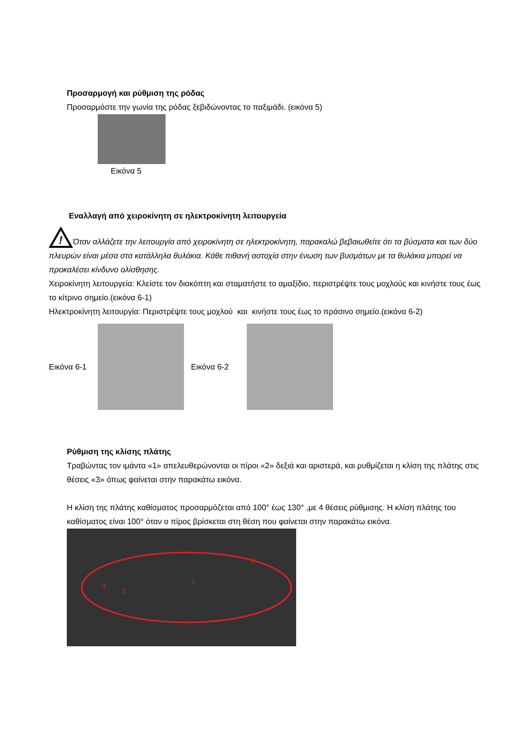Προσαρμογή και ρύθμιση της ρόδας
Προσαρμόστε την γωνία της ρόδας ξεβιδώνοντας το παξιμάδι. (εικόνα 5)
Εικόνα 5
Εναλλαγή από χειροκίνητη σε ηλεκτροκίνητη λειτουργεία
!
Όταν αλλάζετε την λειτουργία από χειροκίνητη σε ηλεκτροκίνητη, παρακαλώ βεβαιωθείτε ότι τα βύσματα και των δύο πλευρών είναι μέσα στα κατάλληλα θυλάκια. Κάθε πιθανή αστοχία στην ένωση των βυσμάτων με τα θυλάκια μπορεί να προκαλέσει κίνδυνο ολίσθησης.
Χειροκίνητη λειτουργεία: Κλείστε τον διακόπτη και σταματήστε το αμαξίδιο, περιστρέψτε τους μοχλούς και κινήστε τους έως το κίτρινο σημείο.(εικόνα 6-1)
Ηλεκτροκίνητη λειτουργία: Περιστρέψτε τους μοχλού και κινήστε τους έως το πράσινο σημείο.(εικόνα 6-2)
Εικόνα 6-1 Εικόνα 6-2
Ρύθμιση της κλίσης πλάτης
Τραβώντας τον ιμάντα «1» απελευθερώνονται οι πίροι «2» δεξιά και αριστερά, και ρυθμίζεται η κλίση της πλάτης στις θέσεις «3» όπως φαίνεται στην παρακάτω εικόνα.
Η κλίση της πλάτης καθίσματος προσαρμόζεται από 100° έως 130° ,με 4 θέσεις ρύθμισης. Η κλίση πλάτης του καθίσματος είναι 100° όταν ο πίρος βρίσκεται στη θέση που φαίνεται στην παρακάτω εικόνα.
1
2
2
3